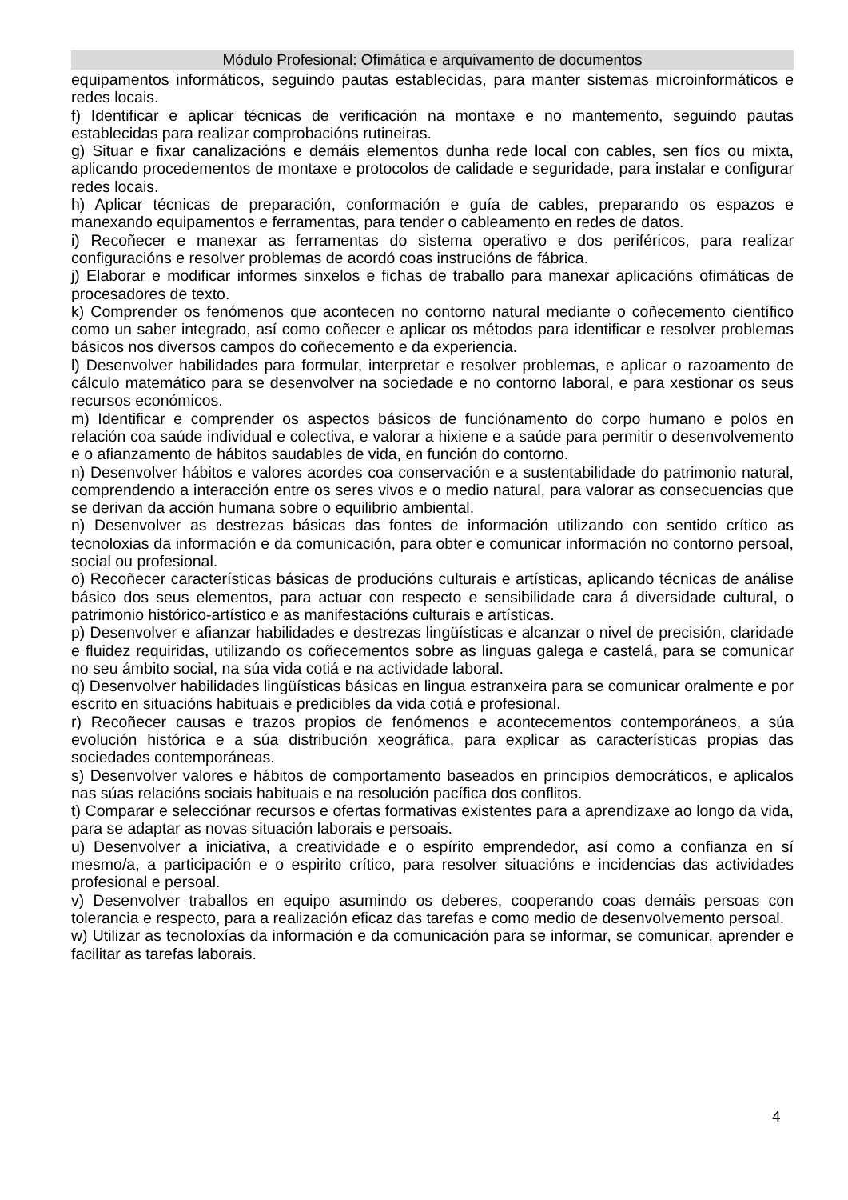Módulo Profesional: Ofimática e arquivamento de documentos
equipamentos informáticos, seguindo pautas establecidas, para manter sistemas microinformáticos e redes locais.
f) Identificar e aplicar técnicas de verificación na montaxe e no mantemento, seguindo pautas establecidas para realizar comprobacións rutineiras.
g) Situar e fixar canalizacións e demáis elementos dunha rede local con cables, sen fíos ou mixta, aplicando procedementos de montaxe e protocolos de calidade e seguridade, para instalar e configurar redes locais.
h) Aplicar técnicas de preparación, conformación e guía de cables, preparando os espazos e manexando equipamentos e ferramentas, para tender o cableamento en redes de datos.
i) Recoñecer e manexar as ferramentas do sistema operativo e dos periféricos, para realizar configuracións e resolver problemas de acordó coas instrucións de fábrica.
j) Elaborar e modificar informes sinxelos e fichas de traballo para manexar aplicacións ofimáticas de procesadores de texto.
k) Comprender os fenómenos que acontecen no contorno natural mediante o coñecemento científico como un saber integrado, así como coñecer e aplicar os métodos para identificar e resolver problemas básicos nos diversos campos do coñecemento e da experiencia.
l) Desenvolver habilidades para formular, interpretar e resolver problemas, e aplicar o razoamento de cálculo matemático para se desenvolver na sociedade e no contorno laboral, e para xestionar os seus recursos económicos.
m) Identificar e comprender os aspectos básicos de funciónamento do corpo humano e polos en relación coa saúde individual e colectiva, e valorar a hixiene e a saúde para permitir o desenvolvemento e o afianzamento de hábitos saudables de vida, en función do contorno.
n) Desenvolver hábitos e valores acordes coa conservación e a sustentabilidade do patrimonio natural, comprendendo a interacción entre os seres vivos e o medio natural, para valorar as consecuencias que se derivan da acción humana sobre o equilibrio ambiental.
n) Desenvolver as destrezas básicas das fontes de información utilizando con sentido crítico as tecnoloxias da información e da comunicación, para obter e comunicar información no contorno persoal, social ou profesional.
o) Recoñecer características básicas de producións culturais e artísticas, aplicando técnicas de análise básico dos seus elementos, para actuar con respecto e sensibilidade cara á diversidade cultural, o patrimonio histórico-artístico e as manifestacións culturais e artísticas.
p) Desenvolver e afianzar habilidades e destrezas lingüísticas e alcanzar o nivel de precisión, claridade e fluidez requiridas, utilizando os coñecementos sobre as linguas galega e castelá, para se comunicar no seu ámbito social, na súa vida cotiá e na actividade laboral.
q) Desenvolver habilidades lingüísticas básicas en lingua estranxeira para se comunicar oralmente e por escrito en situacións habituais e predicibles da vida cotiá e profesional.
r) Recoñecer causas e trazos propios de fenómenos e acontecementos contemporáneos, a súa evolución histórica e a súa distribución xeográfica, para explicar as características propias das sociedades contemporáneas.
s) Desenvolver valores e hábitos de comportamento baseados en principios democráticos, e aplicalos nas súas relacións sociais habituais e na resolución pacífica dos conflitos.
t) Comparar e selecciónar recursos e ofertas formativas existentes para a aprendizaxe ao longo da vida, para se adaptar as novas situación laborais e persoais.
u) Desenvolver a iniciativa, a creatividade e o espírito emprendedor, así como a confianza en sí mesmo/a, a participación e o espirito crítico, para resolver situacións e incidencias das actividades profesional e persoal.
v) Desenvolver traballos en equipo asumindo os deberes, cooperando coas demáis persoas con tolerancia e respecto, para a realización eficaz das tarefas e como medio de desenvolvemento persoal.
w) Utilizar as tecnoloxías da información e da comunicación para se informar, se comunicar, aprender e facilitar as tarefas laborais.
4